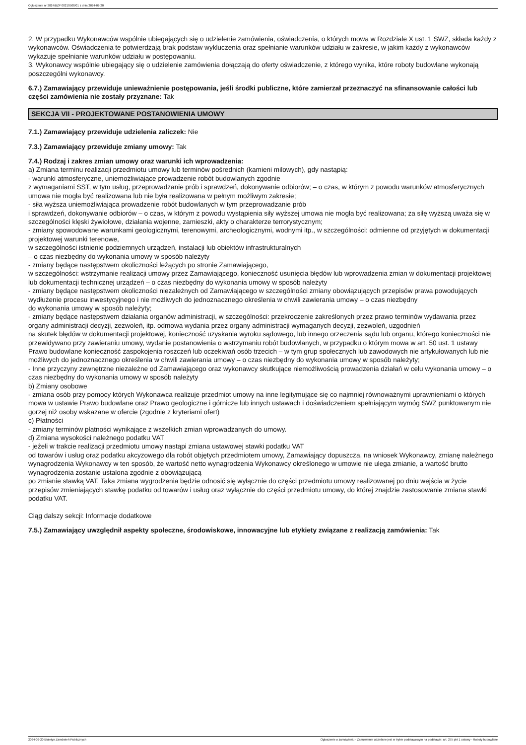Ogłoszenie nr 2024/BZP 00210508/01 z dnia 2024-02-20
2. W przypadku Wykonawców wspólnie ubiegających się o udzielenie zamówienia, oświadczenia, o których mowa w Rozdziale X ust. 1 SWZ, składa każdy z wykonawców. Oświadczenia te potwierdzają brak podstaw wykluczenia oraz spełnianie warunków udziału w zakresie, w jakim każdy z wykonawców wykazuje spełnianie warunków udziału w postępowaniu.
3. Wykonawcy wspólnie ubiegający się o udzielenie zamówienia dołączają do oferty oświadczenie, z którego wynika, które roboty budowlane wykonają poszczególni wykonawcy.
6.7.) Zamawiający przewiduje unieważnienie postępowania, jeśli środki publiczne, które zamierzał przeznaczyć na sfinansowanie całości lub części zamówienia nie zostały przyznane: Tak
SEKCJA VII - PROJEKTOWANE POSTANOWIENIA UMOWY
7.1.) Zamawiający przewiduje udzielenia zaliczek: Nie
7.3.) Zamawiający przewiduje zmiany umowy: Tak
7.4.) Rodzaj i zakres zmian umowy oraz warunki ich wprowadzenia:
a) Zmiana terminu realizacji przedmiotu umowy lub terminów pośrednich (kamieni milowych), gdy nastąpią:
- warunki atmosferyczne, uniemożliwiające prowadzenie robót budowlanych zgodnie
z wymaganiami SST, w tym usług, przeprowadzanie prób i sprawdzeń, dokonywanie odbiorów; – o czas, w którym z powodu warunków atmosferycznych umowa nie mogła być realizowana lub nie była realizowana w pełnym możliwym zakresie;
- siła wyższa uniemożliwiająca prowadzenie robót budowlanych w tym przeprowadzanie prób
i sprawdzeń, dokonywanie odbiorów – o czas, w którym z powodu wystąpienia siły wyższej umowa nie mogła być realizowana; za siłę wyższą uważa się w szczególności klęski żywiołowe, działania wojenne, zamieszki, akty o charakterze terrorystycznym;
- zmiany spowodowane warunkami geologicznymi, terenowymi, archeologicznymi, wodnymi itp., w szczególności: odmienne od przyjętych w dokumentacji projektowej warunki terenowe,
w szczególności istnienie podziemnych urządzeń, instalacji lub obiektów infrastrukturalnych
– o czas niezbędny do wykonania umowy w sposób należyty
- zmiany będące następstwem okoliczności leżących po stronie Zamawiającego,
w szczególności: wstrzymanie realizacji umowy przez Zamawiającego, konieczność usunięcia błędów lub wprowadzenia zmian w dokumentacji projektowej lub dokumentacji technicznej urządzeń – o czas niezbędny do wykonania umowy w sposób należyty
- zmiany będące następstwem okoliczności niezależnych od Zamawiającego w szczególności zmiany obowiązujących przepisów prawa powodujących wydłużenie procesu inwestycyjnego i nie możliwych do jednoznacznego określenia w chwili zawierania umowy – o czas niezbędny
do wykonania umowy w sposób należyty;
- zmiany będące następstwem działania organów administracji, w szczególności: przekroczenie zakreślonych przez prawo terminów wydawania przez organy administracji decyzji, zezwoleń, itp. odmowa wydania przez organy administracji wymaganych decyzji, zezwoleń, uzgodnień
na skutek błędów w dokumentacji projektowej, konieczność uzyskania wyroku sądowego, lub innego orzeczenia sądu lub organu, którego konieczności nie przewidywano przy zawieraniu umowy, wydanie postanowienia o wstrzymaniu robót budowlanych, w przypadku o którym mowa w art. 50 ust. 1 ustawy Prawo budowlane konieczność zaspokojenia roszczeń lub oczekiwań osób trzecich – w tym grup społecznych lub zawodowych nie artykułowanych lub nie możliwych do jednoznacznego określenia w chwili zawierania umowy – o czas niezbędny do wykonania umowy w sposób należyty;
- Inne przyczyny zewnętrzne niezależne od Zamawiającego oraz wykonawcy skutkujące niemożliwością prowadzenia działań w celu wykonania umowy – o czas niezbędny do wykonania umowy w sposób należyty
b) Zmiany osobowe
- zmiana osób przy pomocy których Wykonawca realizuje przedmiot umowy na inne legitymujące się co najmniej równoważnymi uprawnieniami o których mowa w ustawie Prawo budowlane oraz Prawo geologiczne i górnicze lub innych ustawach i doświadczeniem spełniającym wymóg SWZ punktowanym nie gorzej niż osoby wskazane w ofercie (zgodnie z kryteriami ofert)
c) Płatności
- zmiany terminów płatności wynikające z wszelkich zmian wprowadzanych do umowy.
d) Zmiana wysokości należnego podatku VAT
- jeżeli w trakcie realizacji przedmiotu umowy nastąpi zmiana ustawowej stawki podatku VAT
od towarów i usług oraz podatku akcyzowego dla robót objętych przedmiotem umowy, Zamawiający dopuszcza, na wniosek Wykonawcy, zmianę należnego wynagrodzenia Wykonawcy w ten sposób, że wartość netto wynagrodzenia Wykonawcy określonego w umowie nie ulega zmianie, a wartość brutto wynagrodzenia zostanie ustalona zgodnie z obowiązującą
po zmianie stawką VAT. Taka zmiana wygrodzenia będzie odnosić się wyłącznie do części przedmiotu umowy realizowanej po dniu wejścia w życie przepisów zmieniających stawkę podatku od towarów i usług oraz wyłącznie do części przedmiotu umowy, do której znajdzie zastosowanie zmiana stawki podatku VAT.
Ciąg dalszy sekcji: Informacje dodatkowe
7.5.) Zamawiający uwzględnił aspekty społeczne, środowiskowe, innowacyjne lub etykiety związane z realizacją zamówienia: Tak
2024-02-20 Biuletyn Zamówień Publicznych Ogłoszenie o zamówieniu - Zamówienie udzielane jest w trybie podstawowym na podstawie: art. 275 pkt 1 ustawy - Roboty budowlane